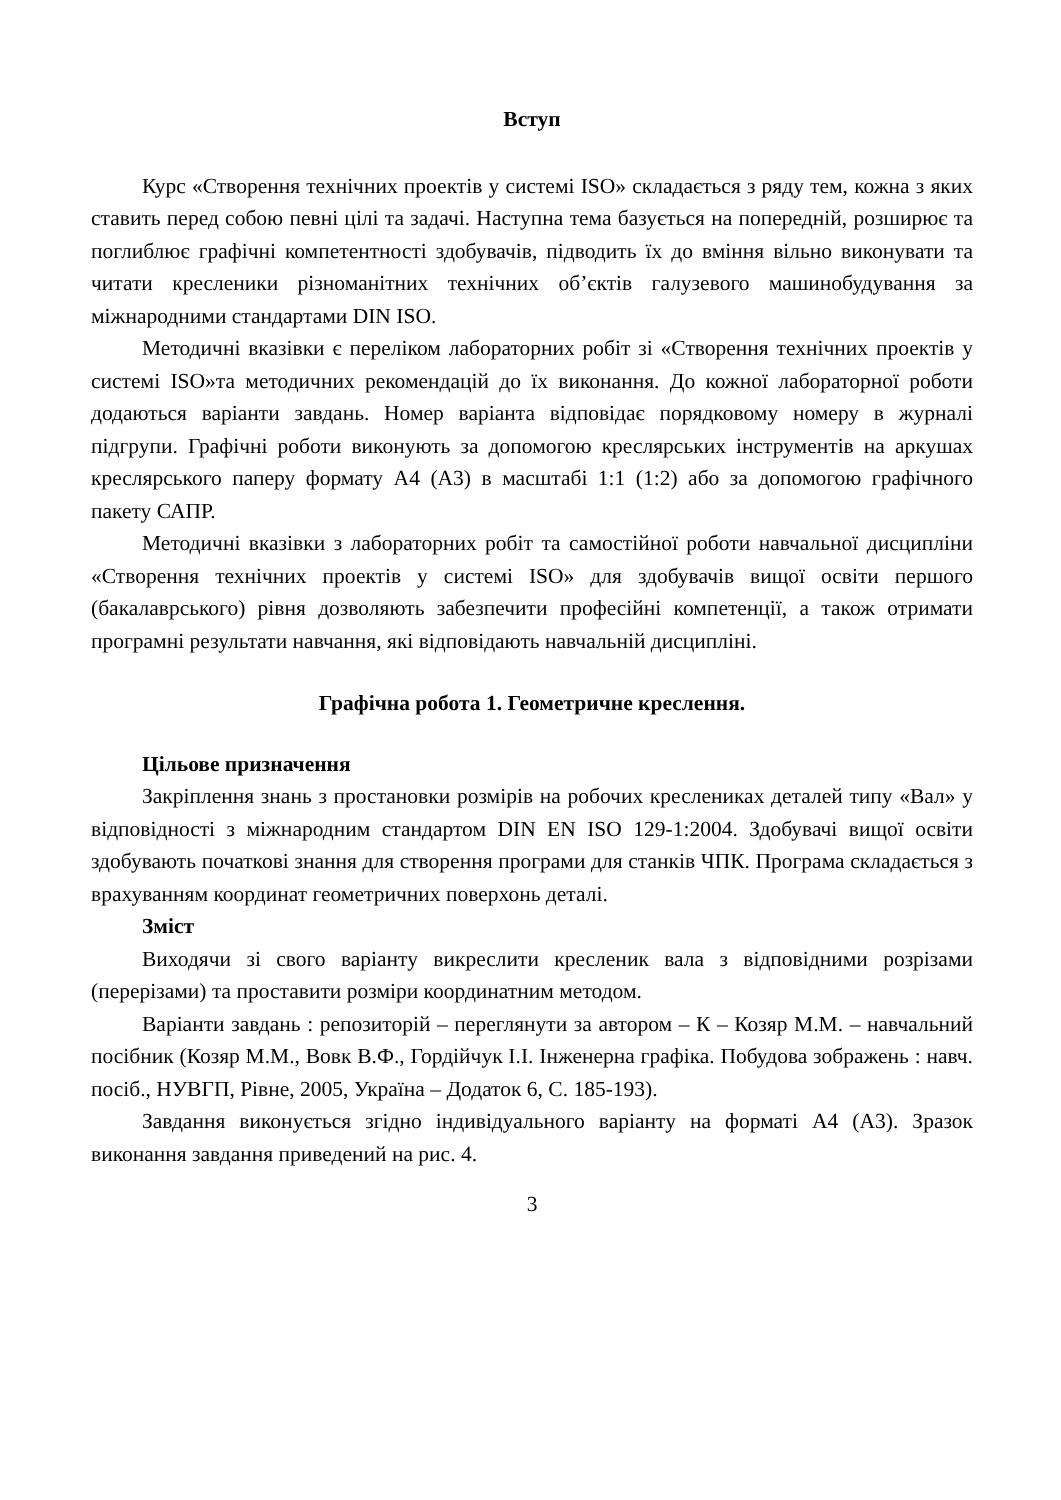Вступ
Курс «Створення технічних проектів у системі ISO» складається з ряду тем, кожна з яких ставить перед собою певні цілі та задачі. Наступна тема базується на попередній, розширює та поглиблює графічні компетентності здобувачів, підводить їх до вміння вільно виконувати та читати кресленики різноманітних технічних об’єктів галузевого машинобудування за міжнародними стандартами DIN ISO.
Методичні вказівки є переліком лабораторних робіт зі «Створення технічних проектів у системі ISO»та методичних рекомендацій до їх виконання. До кожної лабораторної роботи додаються варіанти завдань. Номер варіанта відповідає порядковому номеру в журналі підгрупи. Графічні роботи виконують за допомогою креслярських інструментів на аркушах креслярського паперу формату А4 (А3) в масштабі 1:1 (1:2) або за допомогою графічного пакету САПР.
Методичні вказівки з лабораторних робіт та самостійної роботи навчальної дисципліни «Створення технічних проектів у системі ISO» для здобувачів вищої освіти першого (бакалаврського) рівня дозволяють забезпечити професійні компетенції, а також отримати програмні результати навчання, які відповідають навчальній дисципліні.
Графічна робота 1. Геометричне креслення.
Цільове призначення
Закріплення знань з простановки розмірів на робочих креслениках деталей типу «Вал» у відповідності з міжнародним стандартом DIN EN ISO 129-1:2004. Здобувачі вищої освіти здобувають початкові знання для створення програми для станків ЧПК. Програма складається з врахуванням координат геометричних поверхонь деталі.
Зміст
Виходячи зі свого варіанту викреслити кресленик вала з відповідними розрізами (перерізами) та проставити розміри координатним методом.
Варіанти завдань : репозиторій – переглянути за автором – К – Козяр М.М. – навчальний посібник (Козяр М.М., Вовк В.Ф., Гордійчук І.І. Інженерна графіка. Побудова зображень : навч. посіб., НУВГП, Рівне, 2005, Україна – Додаток 6, С. 185-193).
Завдання виконується згідно індивідуального варіанту на форматі А4 (А3). Зразок виконання завдання приведений на рис. 4.
3